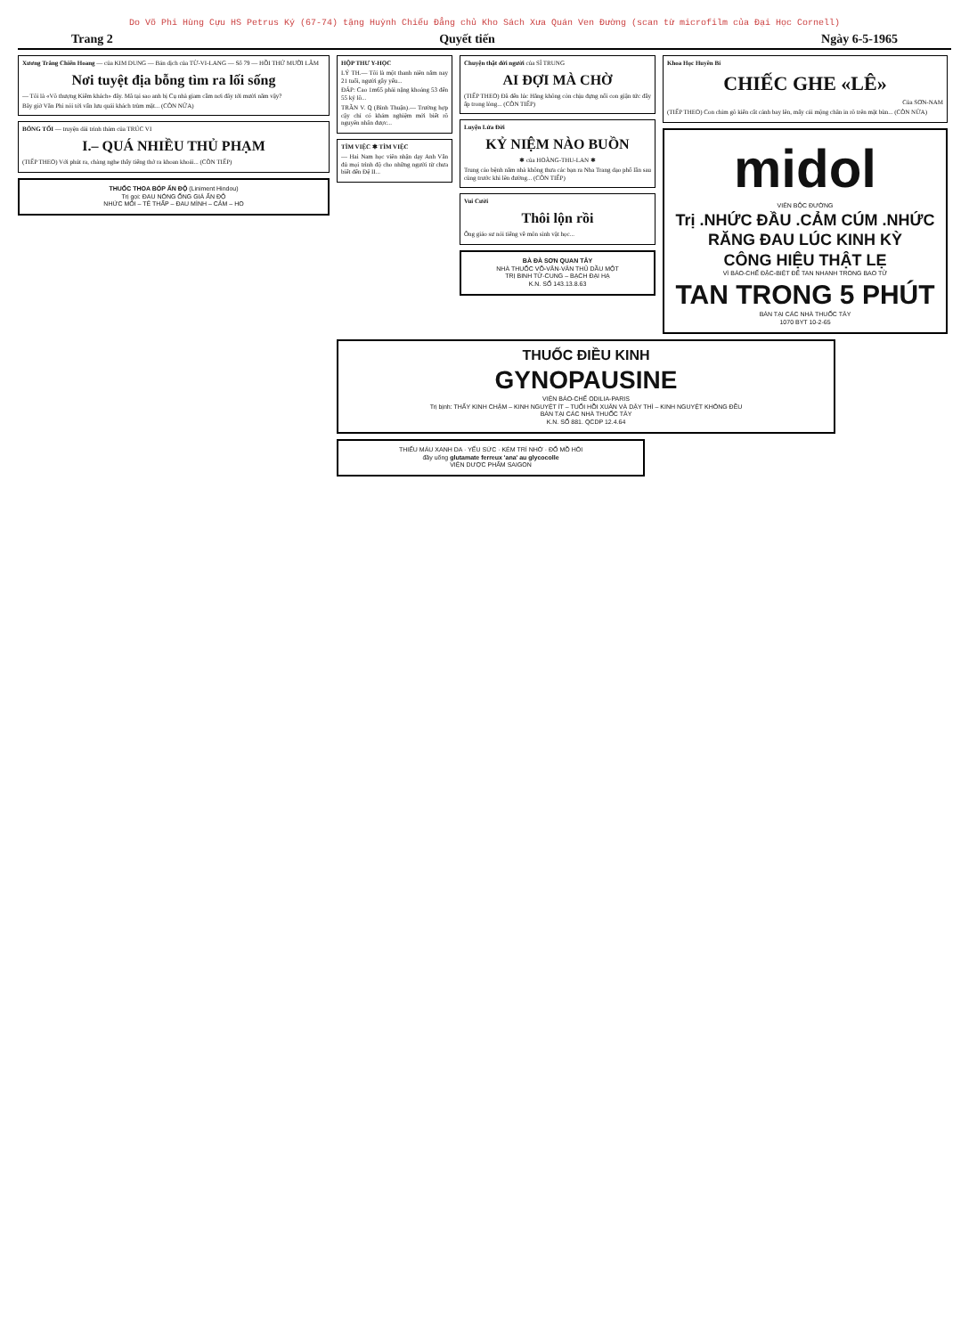Do Võ Phi Hùng Cựu HS Petrus Ký (67-74) tặng Huỳnh Chiếu Đẳng chủ Kho Sách Xưa Quán Ven Đường (scan từ microfilm của Đại Học Cornell)
Trang 2 Quyết tiến Ngày 6-5-1965
Xương Trắng Chiến Hoang — của KIM DUNG — Bản dịch của TỪ-VI-LANG — Số 79 — HỒI THỨ MƯỜI LĂM
Nơi tuyệt địa bỗng tìm ra lối sống
— Tôi là «Võ thượng Kiếm khách» đây. Mã tại sao anh bị Cụ nhà giam cầm nơi đây tới mười năm vậy?
Bây giờ Văn Phi nói tới vấn lưu quái khách trùm mặt... (CÒN NỮA)
BÓNG TỐI — truyện dài trinh thám của TRÚC VI
I.– QUÁ NHIỀU THỦ PHẠM
(TIẾP THEO) Với phút ra, chàng nghe thấy tiếng thở ra khoan khoái... (CÒN TIẾP)
THUỐC THOA BÓP ẤN ĐỘ (Liniment Hindou)
Trị gọi: ĐAU NÓNG ỐNG GIÁ ẤN ĐỘ
NHỨC MỎI – TÊ THẤP – ĐAU MÌNH – CẢM – HO
HỘP THƯ Y-HỌC
LÝ TH.— Tôi là một thanh niên năm nay 21 tuổi, người gầy yếu...
ĐÁP: Cao 1m65 phải nặng khoảng 53 đến 55 ký lô...
TRẦN V. Q (Bình Thuận).— Trường hợp cậy chỉ có khám nghiệm mới biết rõ nguyên nhân được...
TÌM VIỆC ✱ TÌM VIỆC
— Hai Nam học viên nhận dạy Anh Văn đủ mọi trình độ cho những người từ chưa biết đến Đệ II...
Chuyện thật đời người của SĨ TRUNG
AI ĐỢI MÀ CHỜ
(TIẾP THEO) Đã đến lúc Hằng không còn chịu đựng nổi con giận tức đầy ấp trong lòng... (CÒN TIẾP)
Luyện Lửa Đời
KỶ NIỆM NÀO BUỒN
✱ của HOÀNG-THU-LAN ✱
Trung cảo bệnh năm nhà không thưa các bạn ra Nha Trang dạo phố lần sau cùng trước khi lên đường... (CÒN TIẾP)
Vui Cười
Thôi lộn rồi
Ông giáo sư nói tiếng về môn sinh vật học...
BÀ ĐÀ SƠN QUAN TÂY
NHÀ THUỐC VÕ-VĂN-VÂN THỦ DẦU MỘT
TRỊ BINH TỬ-CUNG – BẠCH ĐẠI HẠ
K.N. SỐ 143.13.8.63
Khoa Học Huyền Bí
CHIẾC GHE «LÊ»
Của SƠN-NAM
(TIẾP THEO) Con chim gõ kiến cất cánh bay lên, mấy cái mộng chân in rõ trên mặt bùn... (CÒN NỮA)
midol
VIÊN BỘC ĐƯỜNG
Trị .NHỨC ĐẦU .CẢM CÚM .NHỨC RĂNG ĐAU LÚC KINH KỲ
CÔNG HIỆU THẬT LẸ
VÌ BÀO-CHẾ ĐẶC-BIỆT ĐỂ TAN NHANH TRONG BAO TỬ
TAN TRONG 5 PHÚT
BÁN TẠI CÁC NHÀ THUỐC TÂY
1070 BYT 10-2-65
THUỐC ĐIỀU KINH
GYNOPAUSINE
VIỆN BÀO-CHẾ ODILIA-PARIS
Trị bịnh: THẤY KINH CHẬM – KINH NGUYỆT ÍT – TUỔI HỒI XUÂN VÀ DẬY THÌ – KINH NGUYỆT KHÔNG ĐỀU
BÁN TẠI CÁC NHÀ THUỐC TÂY
K.N. SỐ 881. QCDP 12.4.64
THIẾU MÁU XANH DA · YẾU SỨC · KÉM TRÍ NHỚ · ĐỔ MỒ HÔI
đầy uống glutamate ferreux 'ana' au glycocolle
VIỆN DƯỢC PHẨM SAIGON